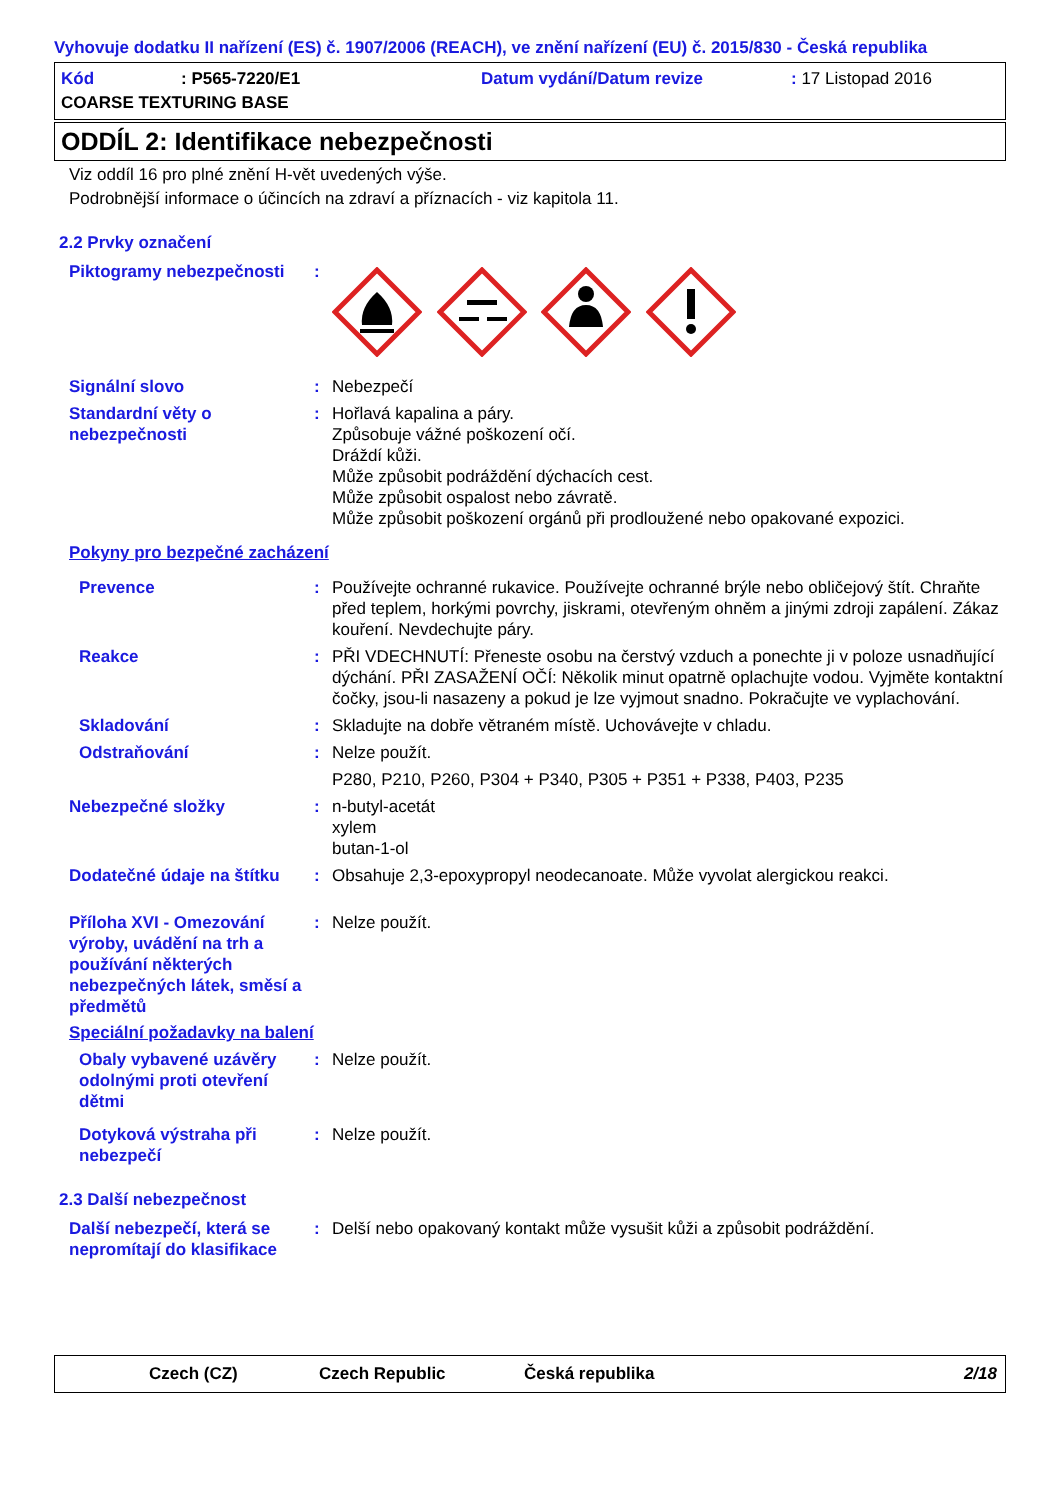Vyhovuje dodatku II nařízení (ES) č. 1907/2006 (REACH), ve znění nařízení (EU) č. 2015/830 - Česká republika
Kód: P565-7220/E1 Datum vydání/Datum revize: 17 Listopad 2016 COARSE TEXTURING BASE
ODDÍL 2: Identifikace nebezpečnosti
Viz oddíl 16 pro plné znění H-vět uvedených výše.
Podrobnější informace o účincích na zdraví a příznacích - viz kapitola 11.
2.2 Prvky označení
Piktogramy nebezpečnosti:
Signální slovo: Nebezpečí
Standardní věty o nebezpečnosti: Hořlavá kapalina a páry.
Způsobuje vážné poškození očí.
Dráždí kůži.
Může způsobit podráždění dýchacích cest.
Může způsobit ospalost nebo závratě.
Může způsobit poškození orgánů při prodloužené nebo opakované expozici.
Pokyny pro bezpečné zacházení
Prevence: Používejte ochranné rukavice. Používejte ochranné brýle nebo obličejový štít. Chraňte před teplem, horkými povrchy, jiskrami, otevřeným ohněm a jinými zdroji zapálení. Zákaz kouření. Nevdechujte páry.
Reakce: PŘI VDECHNUTÍ: Přeneste osobu na čerstvý vzduch a ponechte ji v poloze usnadňující dýchání. PŘI ZASAŽENÍ OČÍ: Několik minut opatrně oplachujte vodou. Vyjměte kontaktní čočky, jsou-li nasazeny a pokud je lze vyjmout snadno. Pokračujte ve vyplachování.
Skladování: Skladujte na dobře větraném místě. Uchovávejte v chladu.
Odstraňování: Nelze použít.
P280, P210, P260, P304 + P340, P305 + P351 + P338, P403, P235
Nebezpečné složky: n-butyl-acetát
xylem
butan-1-ol
Dodatečné údaje na štítku: Obsahuje 2,3-epoxypropyl neodecanoate. Může vyvolat alergickou reakci.
Příloha XVI - Omezování výroby, uvádění na trh a používání některých nebezpečných látek, směsí a předmětů: Nelze použít.
Speciální požadavky na balení
Obaly vybavené uzávěry odolnými proti otevření dětmi: Nelze použít.
Dotyková výstraha při nebezpečí: Nelze použít.
2.3 Další nebezpečnost
Další nebezpečí, která se nepromítají do klasifikace: Delší nebo opakovaný kontakt může vysušit kůži a způsobit podráždění.
Czech (CZ) Czech Republic Česká republika 2/18